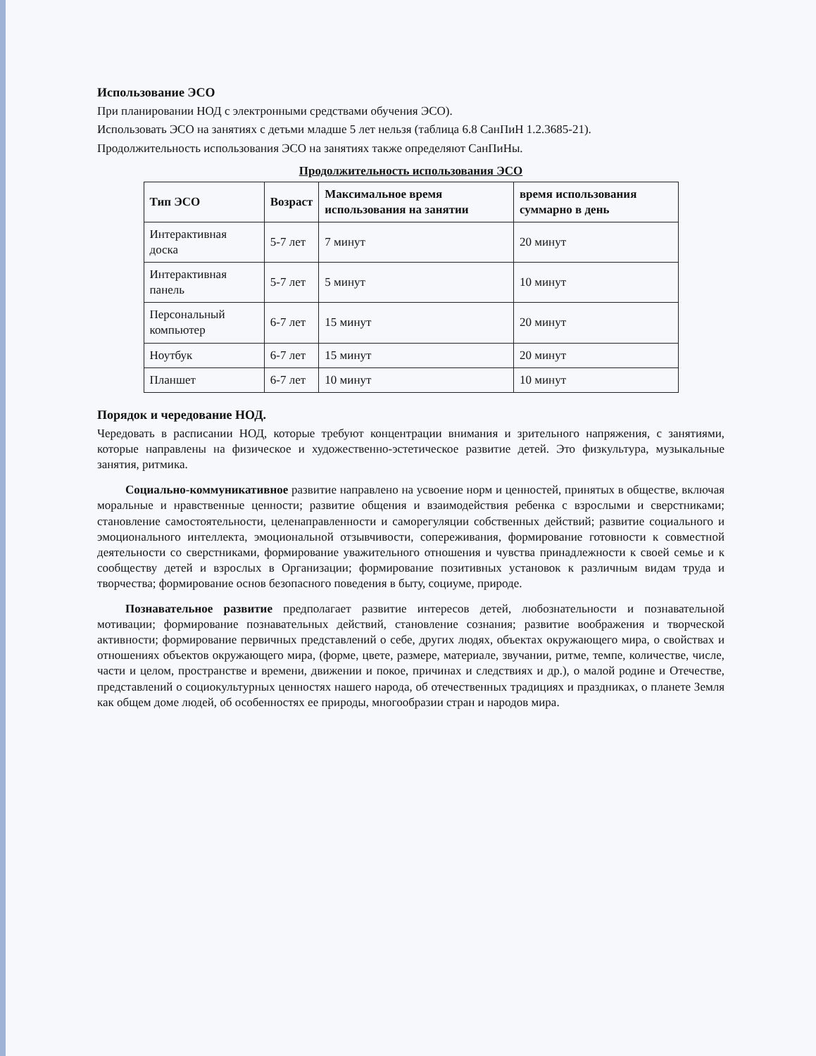Использование ЭСО
При планировании НОД с электронными средствами обучения ЭСО).
Использовать ЭСО на занятиях с детьми младше 5 лет нельзя (таблица 6.8 СанПиН 1.2.3685-21).
Продолжительность использования ЭСО на занятиях также определяют СанПиНы.
Продолжительность использования ЭСО
| Тип ЭСО | Возраст | Максимальное время использования на занятии | время использования суммарно в день |
| --- | --- | --- | --- |
| Интерактивная доска | 5-7 лет | 7 минут | 20 минут |
| Интерактивная панель | 5-7 лет | 5 минут | 10 минут |
| Персональный компьютер | 6-7 лет | 15 минут | 20 минут |
| Ноутбук | 6-7 лет | 15 минут | 20 минут |
| Планшет | 6-7 лет | 10 минут | 10 минут |
Порядок и чередование НОД.
Чередовать в расписании НОД, которые требуют концентрации внимания и зрительного напряжения, с занятиями, которые направлены на физическое и художественно-эстетическое развитие детей. Это физкультура, музыкальные занятия, ритмика.
Социально-коммуникативное развитие направлено на усвоение норм и ценностей, принятых в обществе, включая моральные и нравственные ценности; развитие общения и взаимодействия ребенка с взрослыми и сверстниками; становление самостоятельности, целенаправленности и саморегуляции собственных действий; развитие социального и эмоционального интеллекта, эмоциональной отзывчивости, сопереживания, формирование готовности к совместной деятельности со сверстниками, формирование уважительного отношения и чувства принадлежности к своей семье и к сообществу детей и взрослых в Организации; формирование позитивных установок к различным видам труда и творчества; формирование основ безопасного поведения в быту, социуме, природе.
Познавательное развитие предполагает развитие интересов детей, любознательности и познавательной мотивации; формирование познавательных действий, становление сознания; развитие воображения и творческой активности; формирование первичных представлений о себе, других людях, объектах окружающего мира, о свойствах и отношениях объектов окружающего мира, (форме, цвете, размере, материале, звучании, ритме, темпе, количестве, числе, части и целом, пространстве и времени, движении и покое, причинах и следствиях и др.), о малой родине и Отечестве, представлений о социокультурных ценностях нашего народа, об отечественных традициях и праздниках, о планете Земля как общем доме людей, об особенностях ее природы, многообразии стран и народов мира.